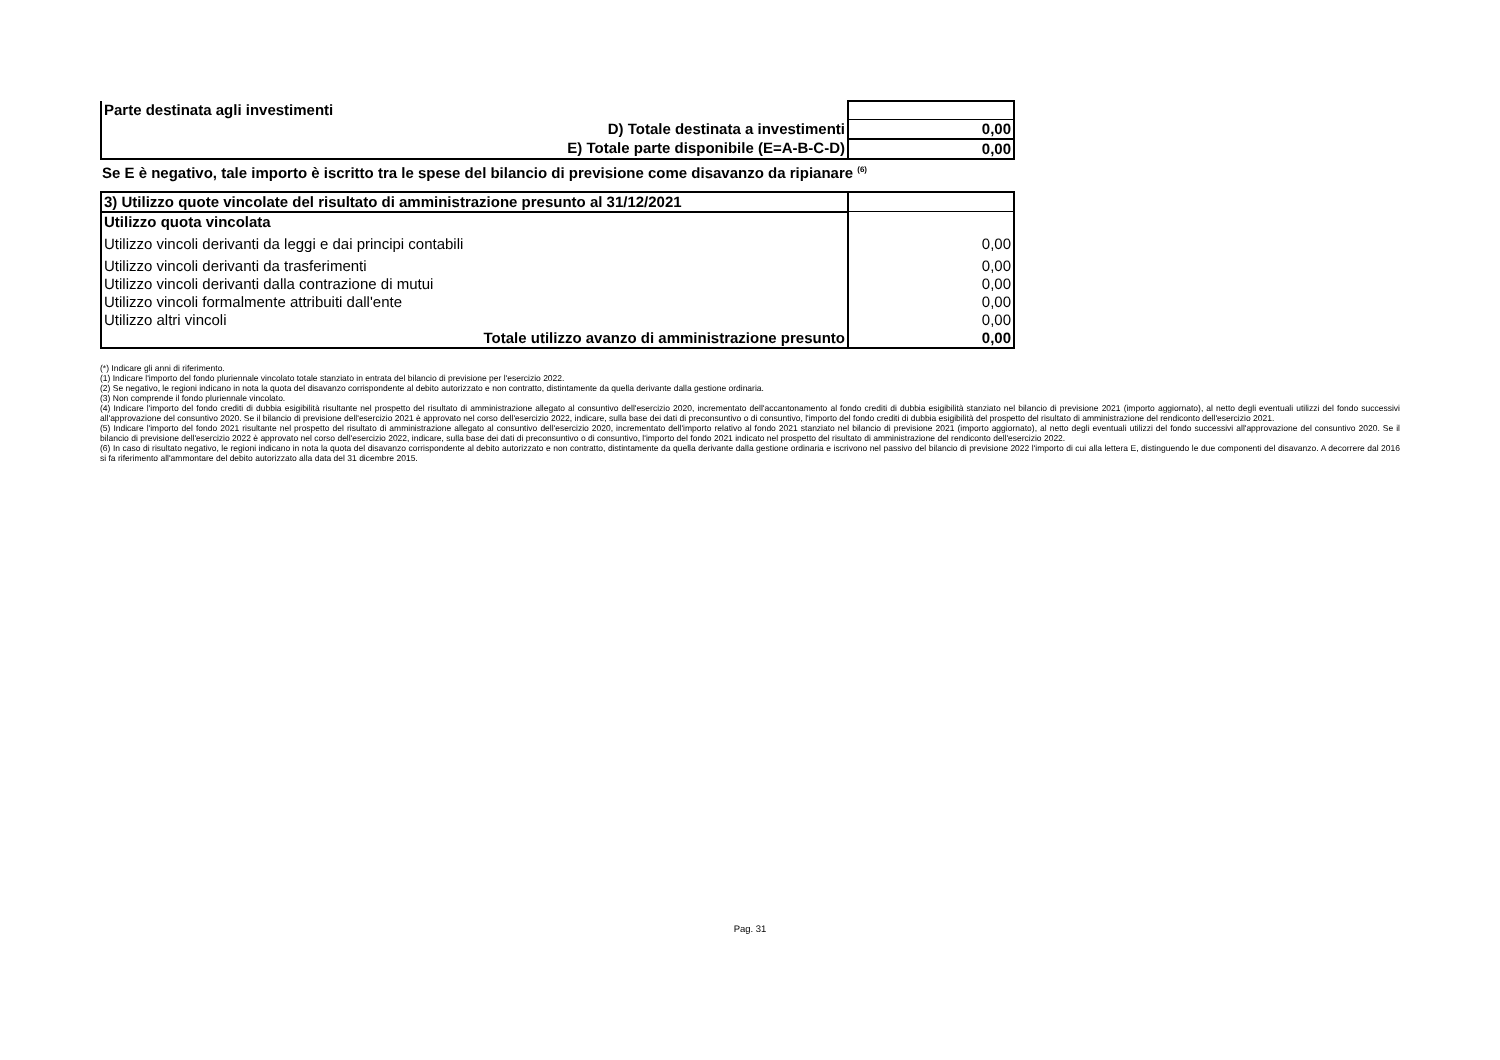| Parte destinata agli investimenti | |
| D) Totale destinata a investimenti | 0,00 |
| E) Totale parte disponibile (E=A-B-C-D) | 0,00 |
Se E è negativo, tale importo è iscritto tra le spese del bilancio di previsione come disavanzo da ripianare <sup>(6)</sup>
| 3) Utilizzo quote vincolate del risultato di amministrazione presunto al 31/12/2021 | |
| Utilizzo quota vincolata | |
| Utilizzo vincoli derivanti da leggi e dai principi contabili | 0,00 |
| Utilizzo vincoli derivanti da trasferimenti | 0,00 |
| Utilizzo vincoli derivanti dalla contrazione di mutui | 0,00 |
| Utilizzo vincoli formalmente attribuiti dall'ente | 0,00 |
| Utilizzo altri vincoli | 0,00 |
| Totale utilizzo avanzo di amministrazione presunto | 0,00 |
(*) Indicare gli anni di riferimento.
(1) Indicare l'importo del fondo pluriennale vincolato totale stanziato in entrata del bilancio di previsione per l'esercizio 2022.
(2) Se negativo, le regioni indicano in nota la quota del disavanzo corrispondente al debito autorizzato e non contratto, distintamente da quella derivante dalla gestione ordinaria.
(3) Non comprende il fondo pluriennale vincolato.
(4) Indicare l'importo del fondo crediti di dubbia esigibilità risultante nel prospetto del risultato di amministrazione allegato al consuntivo dell'esercizio 2020, incrementato dell'accantonamento al fondo crediti di dubbia esigibilità stanziato nel bilancio di previsione 2021 (importo aggiornato), al netto degli eventuali utilizzi del fondo successivi all'approvazione del consuntivo 2020. Se il bilancio di previsione dell'esercizio 2021 è approvato nel corso dell'esercizio 2022, indicare, sulla base dei dati di preconsuntivo o di consuntivo, l'importo del fondo crediti di dubbia esigibilità del prospetto del risultato di amministrazione del rendiconto dell'esercizio 2021.
(5) Indicare l'importo del fondo 2021 risultante nel prospetto del risultato di amministrazione allegato al consuntivo dell'esercizio 2020, incrementato dell'importo relativo al fondo 2021 stanziato nel bilancio di previsione 2021 (importo aggiornato), al netto degli eventuali utilizzi del fondo successivi all'approvazione del consuntivo 2020. Se il bilancio di previsione dell'esercizio 2022 è approvato nel corso dell'esercizio 2022, indicare, sulla base dei dati di preconsuntivo o di consuntivo, l'importo del fondo 2021 indicato nel prospetto del risultato di amministrazione del rendiconto dell'esercizio 2022.
(6) In caso di risultato negativo, le regioni indicano in nota la quota del disavanzo corrispondente al debito autorizzato e non contratto, distintamente da quella derivante dalla gestione ordinaria e iscrivono nel passivo del bilancio di previsione 2022 l'importo di cui alla lettera E, distinguendo le due componenti del disavanzo. A decorrere dal 2016 si fa riferimento all'ammontare del debito autorizzato alla data del 31 dicembre 2015.
Pag. 31